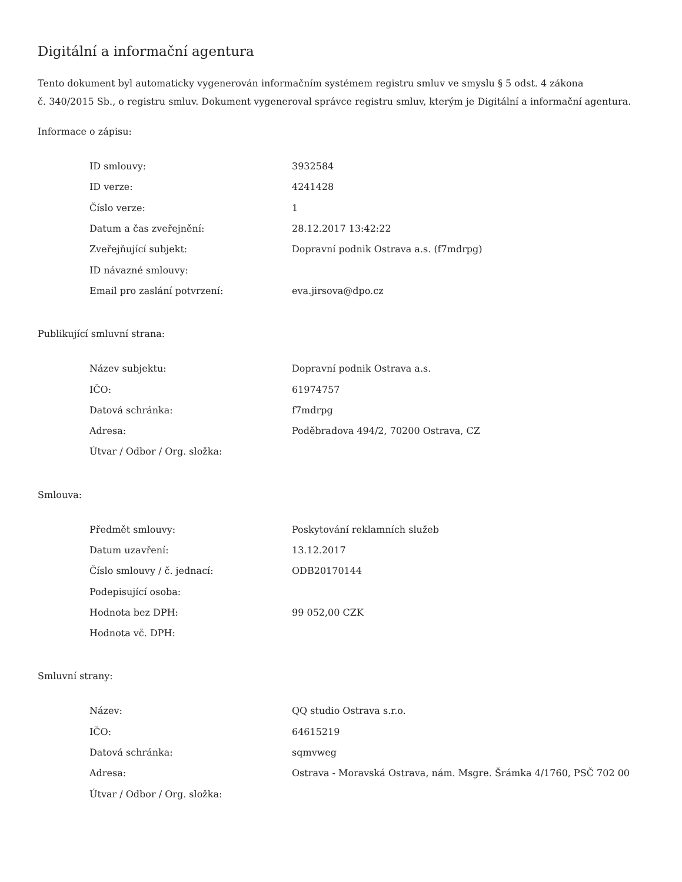Digitální a informační agentura
Tento dokument byl automaticky vygenerován informačním systémem registru smluv ve smyslu § 5 odst. 4 zákona
č. 340/2015 Sb., o registru smluv. Dokument vygeneroval správce registru smluv, kterým je Digitální a informační agentura.
Informace o zápisu:
| ID smlouvy: | 3932584 |
| ID verze: | 4241428 |
| Číslo verze: | 1 |
| Datum a čas zveřejnění: | 28.12.2017 13:42:22 |
| Zveřejňující subjekt: | Dopravní podnik Ostrava a.s. (f7mdrpg) |
| ID návazné smlouvy: | |
| Email pro zaslání potvrzení: | eva.jirsova@dpo.cz |
Publikující smluvní strana:
| Název subjektu: | Dopravní podnik Ostrava a.s. |
| IČO: | 61974757 |
| Datová schránka: | f7mdrpg |
| Adresa: | Poděbradova 494/2, 70200 Ostrava, CZ |
| Útvar / Odbor / Org. složka: | |
Smlouva:
| Předmět smlouvy: | Poskytování reklamních služeb |
| Datum uzavření: | 13.12.2017 |
| Číslo smlouvy / č. jednací: | ODB20170144 |
| Podepisující osoba: | |
| Hodnota bez DPH: | 99 052,00 CZK |
| Hodnota vč. DPH: | |
Smluvní strany:
| Název: | QQ studio Ostrava s.r.o. |
| IČO: | 64615219 |
| Datová schránka: | sqmvweg |
| Adresa: | Ostrava - Moravská Ostrava, nám. Msgre. Šrámka 4/1760, PSČ 702 00 |
| Útvar / Odbor / Org. složka: | |